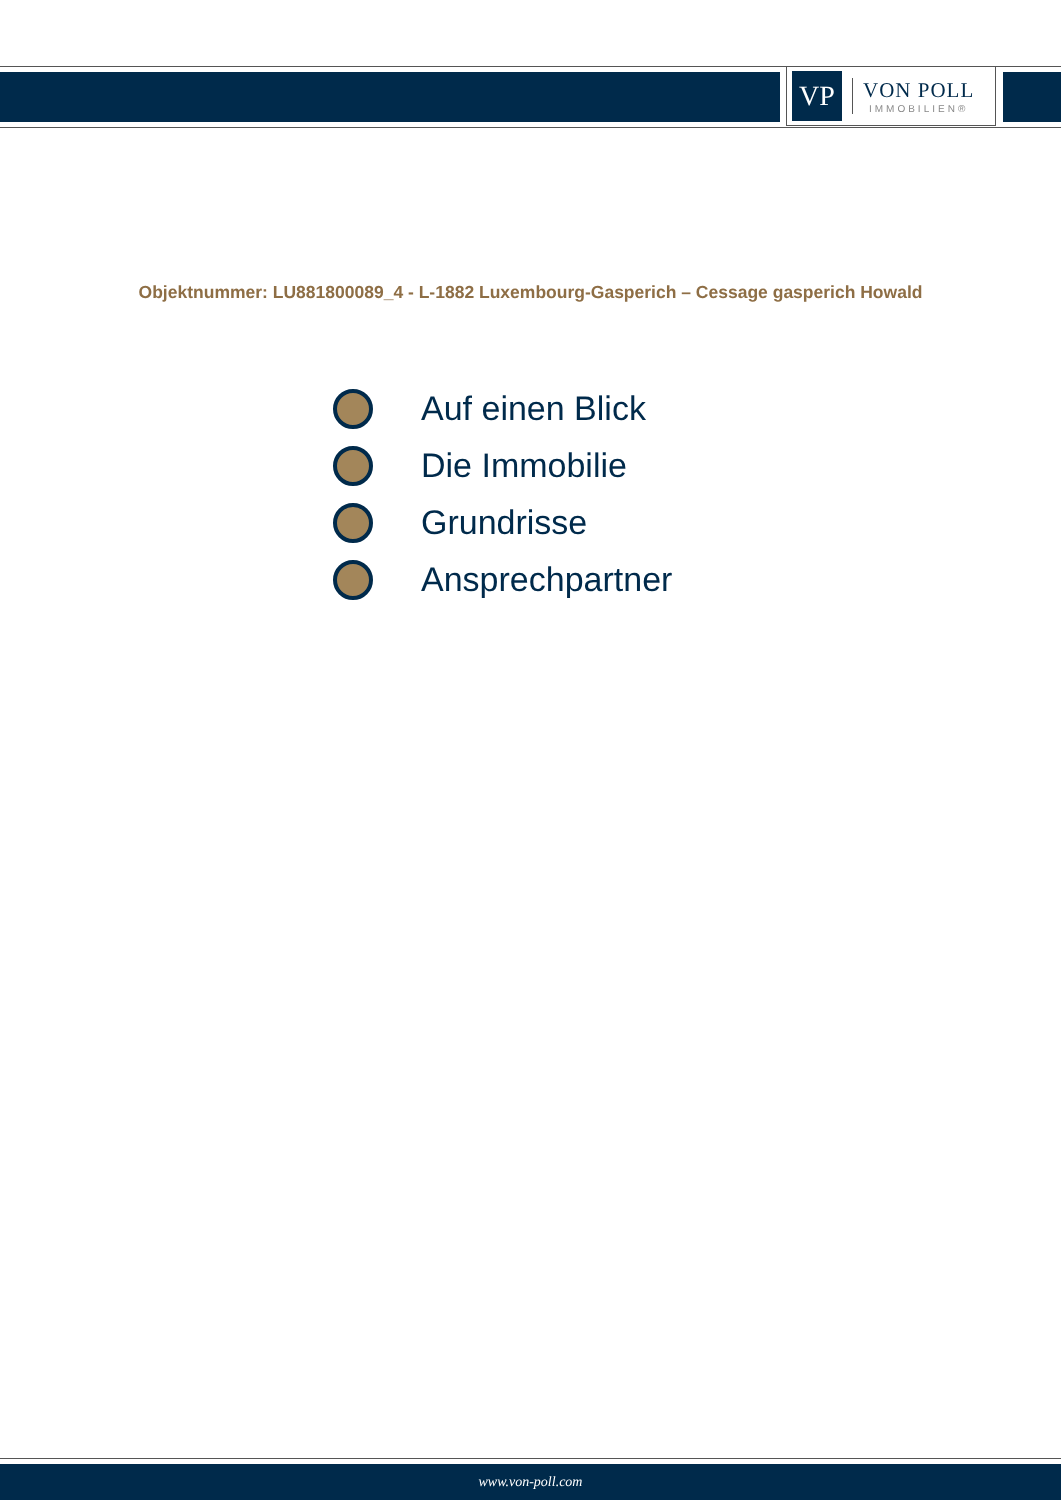VP
VON POLL
IMMOBILIEN®
Objektnummer: LU881800089_4 - L-1882 Luxembourg-Gasperich – Cessage gasperich Howald
Auf einen Blick
Die Immobilie
Grundrisse
Ansprechpartner
www.von-poll.com